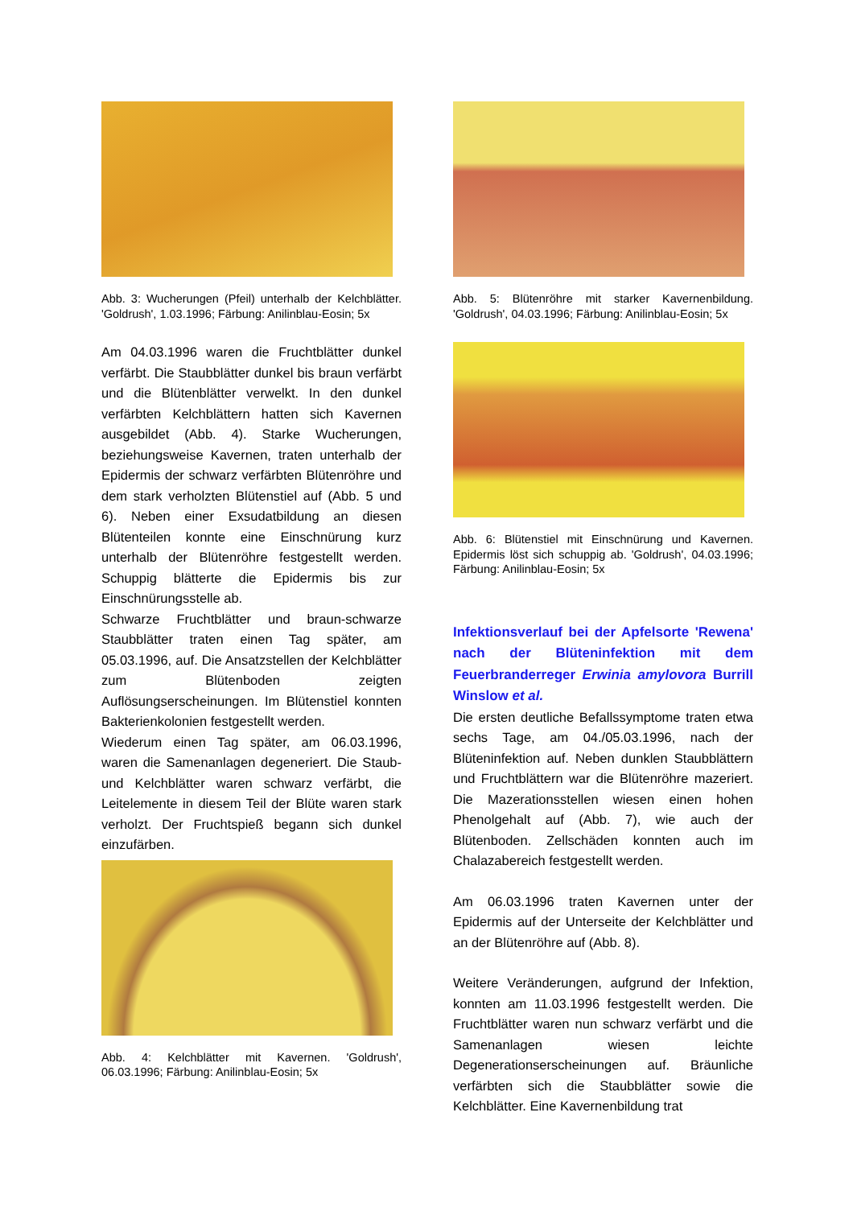Abb. 3: Wucherungen (Pfeil) unterhalb der Kelchblätter. 'Goldrush', 1.03.1996; Färbung: Anilinblau-Eosin; 5x
Am 04.03.1996 waren die Fruchtblätter dunkel verfärbt. Die Staubblätter dunkel bis braun verfärbt und die Blütenblätter verwelkt. In den dunkel verfärbten Kelchblättern hatten sich Kavernen ausgebildet (Abb. 4). Starke Wucherungen, beziehungsweise Kavernen, traten unterhalb der Epidermis der schwarz verfärbten Blütenröhre und dem stark verholzten Blütenstiel auf (Abb. 5 und 6). Neben einer Exsudatbildung an diesen Blütenteilen konnte eine Einschnürung kurz unterhalb der Blütenröhre festgestellt werden. Schuppig blätterte die Epidermis bis zur Einschnürungsstelle ab.
Schwarze Fruchtblätter und braun-schwarze Staubblätter traten einen Tag später, am 05.03.1996, auf. Die Ansatzstellen der Kelchblätter zum Blütenboden zeigten Auflösungserscheinungen. Im Blütenstiel konnten Bakterienkolonien festgestellt werden.
Wiederum einen Tag später, am 06.03.1996, waren die Samenanlagen degeneriert. Die Staub- und Kelchblätter waren schwarz verfärbt, die Leitelemente in diesem Teil der Blüte waren stark verholzt. Der Fruchtspieß begann sich dunkel einzufärben.
Abb. 4: Kelchblätter mit Kavernen. 'Goldrush', 06.03.1996; Färbung: Anilinblau-Eosin; 5x
Abb. 5: Blütenröhre mit starker Kavernenbildung. 'Goldrush', 04.03.1996; Färbung: Anilinblau-Eosin; 5x
Abb. 6: Blütenstiel mit Einschnürung und Kavernen. Epidermis löst sich schuppig ab. 'Goldrush', 04.03.1996; Färbung: Anilinblau-Eosin; 5x
Infektionsverlauf bei der Apfelsorte 'Rewena' nach der Blüteninfektion mit dem Feuerbranderreger Erwinia amylovora Burrill Winslow et al.
Die ersten deutliche Befallssymptome traten etwa sechs Tage, am 04./05.03.1996, nach der Blüteninfektion auf. Neben dunklen Staubblättern und Fruchtblättern war die Blütenröhre mazeriert. Die Mazerationsstellen wiesen einen hohen Phenolgehalt auf (Abb. 7), wie auch der Blütenboden. Zellschäden konnten auch im Chalazabereich festgestellt werden.
Am 06.03.1996 traten Kavernen unter der Epidermis auf der Unterseite der Kelchblätter und an der Blütenröhre auf (Abb. 8).
Weitere Veränderungen, aufgrund der Infektion, konnten am 11.03.1996 festgestellt werden. Die Fruchtblätter waren nun schwarz verfärbt und die Samenanlagen wiesen leichte Degenerationserscheinungen auf. Bräunliche verfärbten sich die Staubblätter sowie die Kelchblätter. Eine Kavernenbildung trat